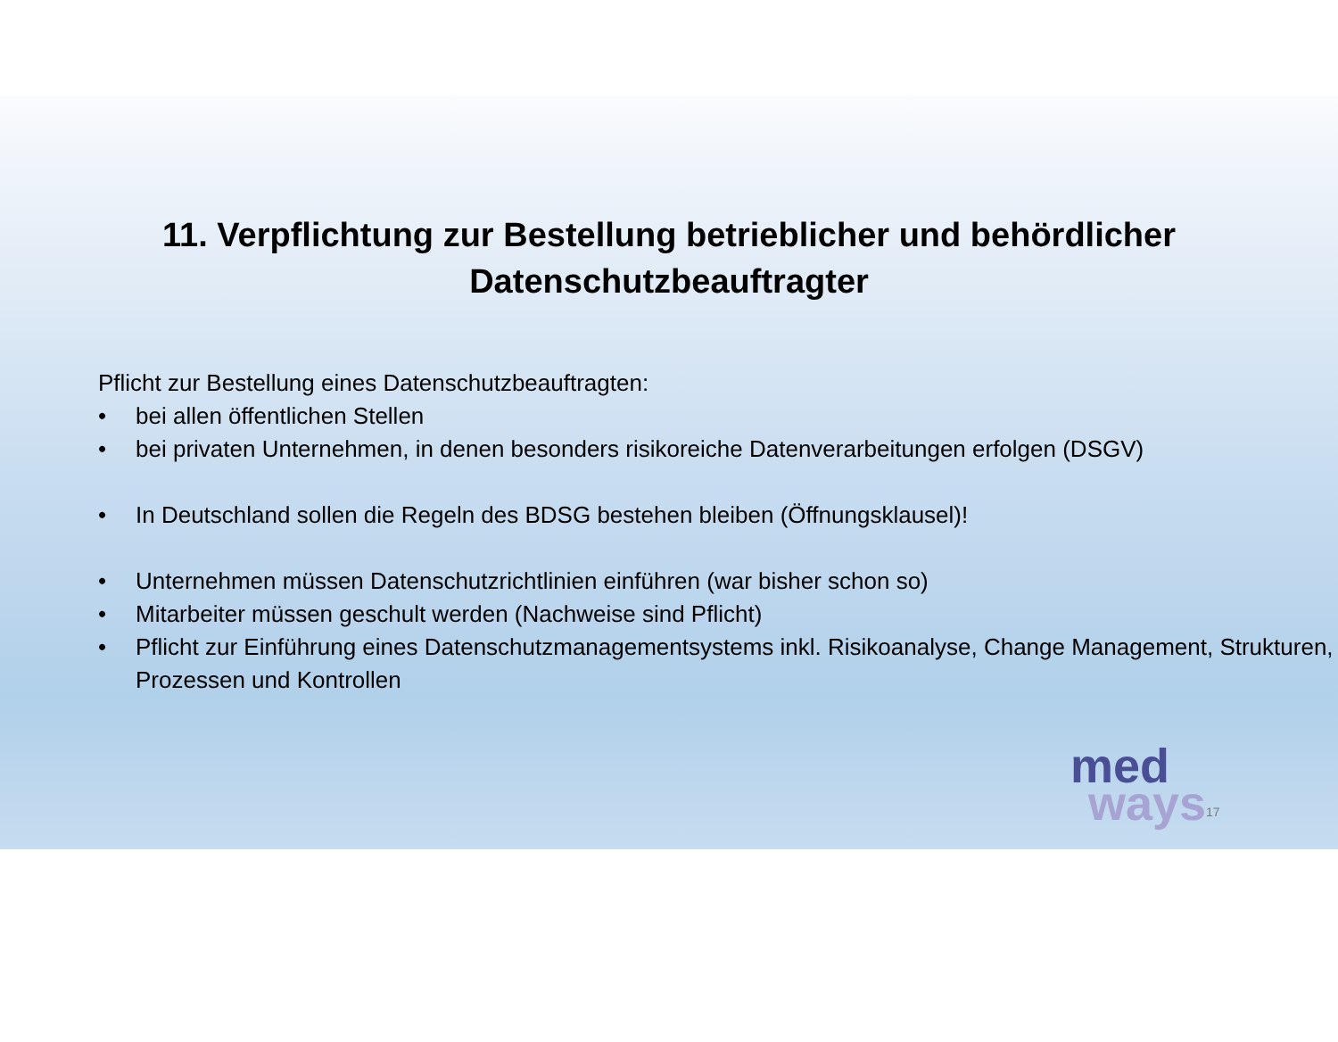11. Verpflichtung zur Bestellung betrieblicher und behördlicher
Datenschutzbeauftragter
Pflicht zur Bestellung eines Datenschutzbeauftragten:
• bei allen öffentlichen Stellen
• bei privaten Unternehmen, in denen besonders risikoreiche Datenverarbeitungen erfolgen (DSGV)
• In Deutschland sollen die Regeln des BDSG bestehen bleiben (Öffnungsklausel)!
• Unternehmen müssen Datenschutzrichtlinien einführen (war bisher schon so)
• Mitarbeiter müssen geschult werden (Nachweise sind Pflicht)
• Pflicht zur Einführung eines Datenschutzmanagementsystems inkl. Risikoanalyse, Change Management, Strukturen, Prozessen und Kontrollen
med
ways
17